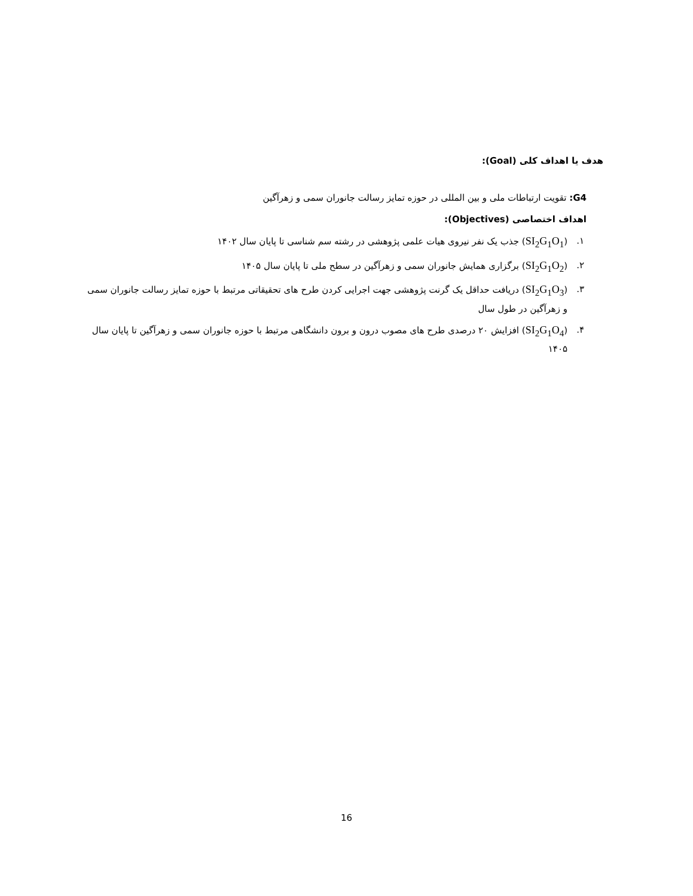هدف یا اهداف کلی (Goal):
G4: تقویت ارتباطات ملی و بین المللی در حوزه تمایز رسالت جانوران سمی و زهرآگین
اهداف اختصاصی (Objectives):
۱. (SI<sub>2</sub>G<sub>1</sub>O<sub>1</sub>) جذب یک نفر نیروی هیات علمی پژوهشی در رشته سم شناسی تا پایان سال ۱۴۰۲
۲. (SI<sub>2</sub>G<sub>1</sub>O<sub>2</sub>) برگزاری همایش جانوران سمی و زهرآگین در سطح ملی تا پایان سال ۱۴۰۵
۳. (SI<sub>2</sub>G<sub>1</sub>O<sub>3</sub>) دریافت حداقل یک گرنت پژوهشی جهت اجرایی کردن طرح های تحقیقاتی مرتبط با حوزه تمایز رسالت جانوران سمی و زهرآگین در طول سال
۴. (SI<sub>2</sub>G<sub>1</sub>O<sub>4</sub>) افزایش ۲۰ درصدی طرح های مصوب درون و برون دانشگاهی مرتبط با حوزه جانوران سمی و زهرآگین تا پایان سال ۱۴۰۵
16